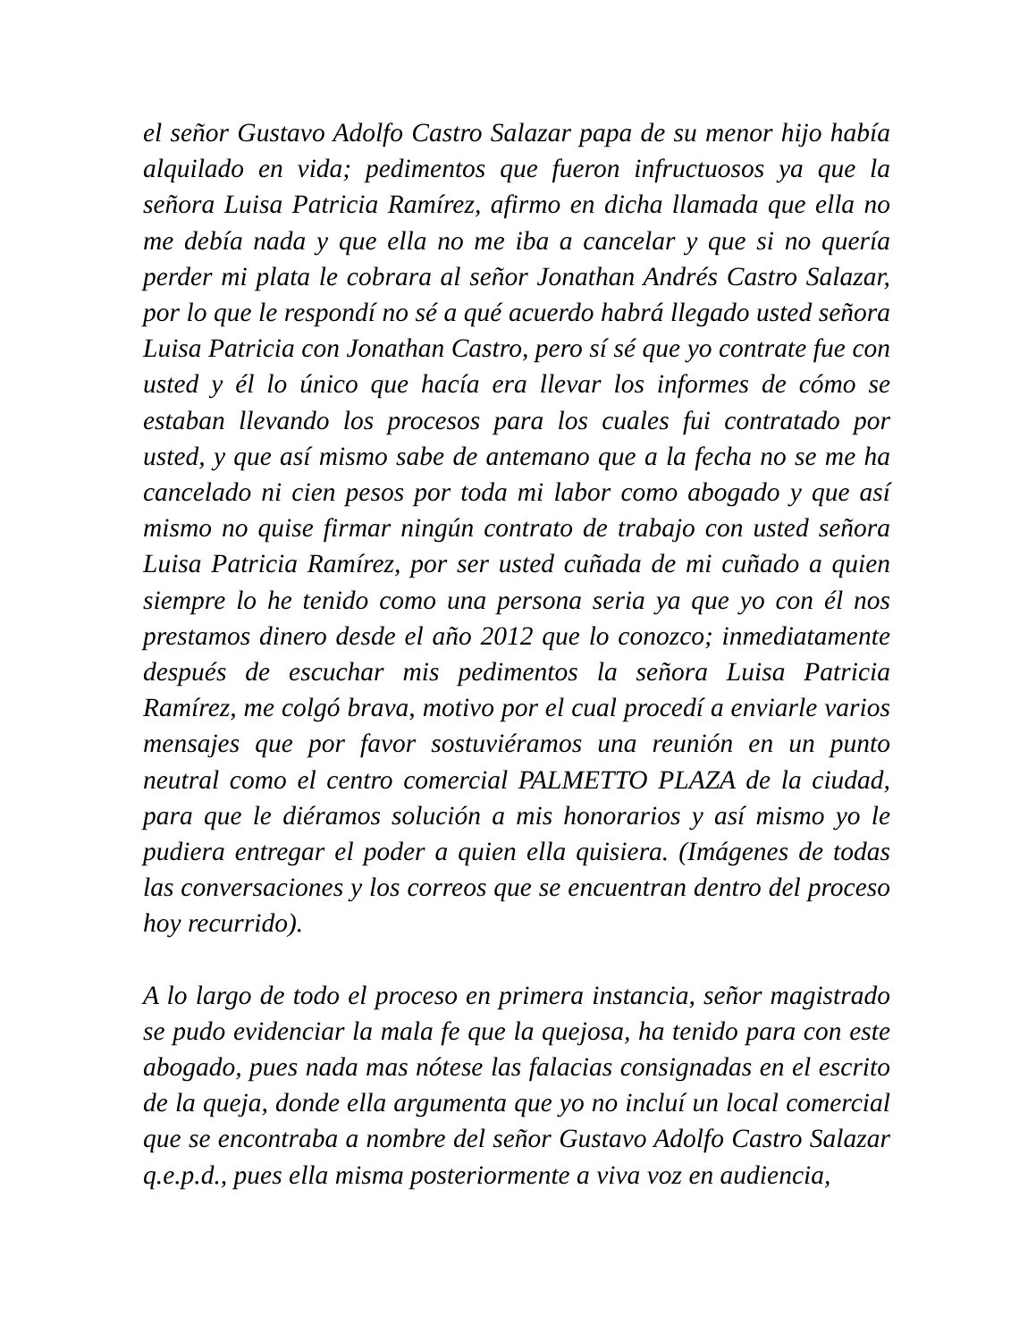el señor Gustavo Adolfo Castro Salazar papa de su menor hijo había alquilado en vida; pedimentos que fueron infructuosos ya que la señora Luisa Patricia Ramírez, afirmo en dicha llamada que ella no me debía nada y que ella no me iba a cancelar y que si no quería perder mi plata le cobrara al señor Jonathan Andrés Castro Salazar, por lo que le respondí no sé a qué acuerdo habrá llegado usted señora Luisa Patricia con Jonathan Castro, pero sí sé que yo contrate fue con usted y él lo único que hacía era llevar los informes de cómo se estaban llevando los procesos para los cuales fui contratado por usted, y que así mismo sabe de antemano que a la fecha no se me ha cancelado ni cien pesos por toda mi labor como abogado y que así mismo no quise firmar ningún contrato de trabajo con usted señora Luisa Patricia Ramírez, por ser usted cuñada de mi cuñado a quien siempre lo he tenido como una persona seria ya que yo con él nos prestamos dinero desde el año 2012 que lo conozco; inmediatamente después de escuchar mis pedimentos la señora Luisa Patricia Ramírez, me colgó brava, motivo por el cual procedí a enviarle varios mensajes que por favor sostuviéramos una reunión en un punto neutral como el centro comercial PALMETTO PLAZA de la ciudad, para que le diéramos solución a mis honorarios y así mismo yo le pudiera entregar el poder a quien ella quisiera. (Imágenes de todas las conversaciones y los correos que se encuentran dentro del proceso hoy recurrido).
A lo largo de todo el proceso en primera instancia, señor magistrado se pudo evidenciar la mala fe que la quejosa, ha tenido para con este abogado, pues nada mas nótese las falacias consignadas en el escrito de la queja, donde ella argumenta que yo no incluí un local comercial que se encontraba a nombre del señor Gustavo Adolfo Castro Salazar q.e.p.d., pues ella misma posteriormente a viva voz en audiencia,